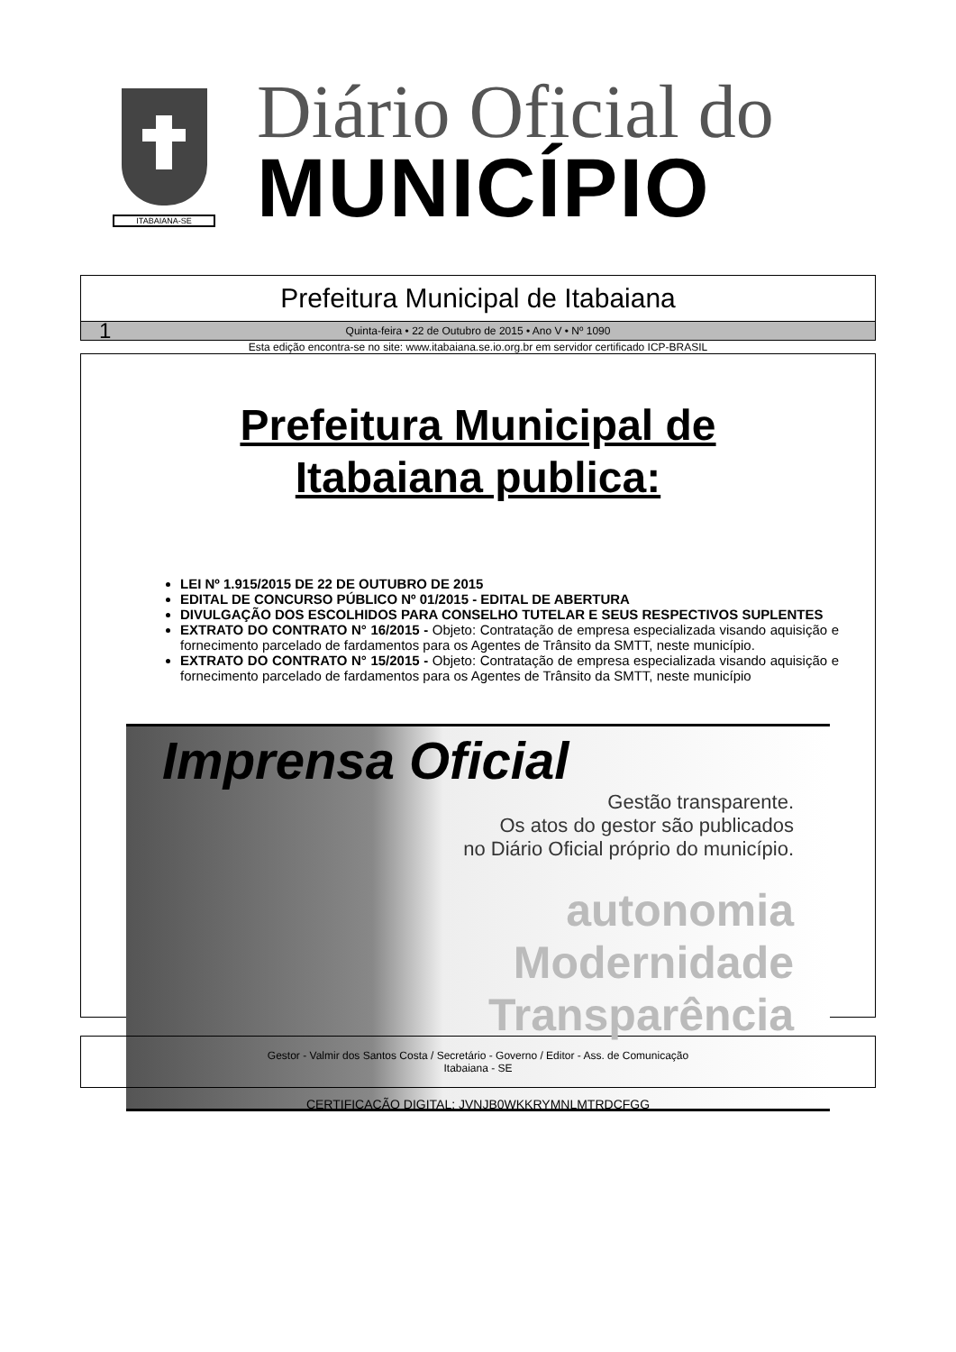ITABAIANA-SE
Diário Oficial do
MUNICÍPIO
Prefeitura Municipal de Itabaiana
1 Quinta-feira • 22 de Outubro de 2015 • Ano V • Nº 1090
Esta edição encontra-se no site: www.itabaiana.se.io.org.br em servidor certificado ICP-BRASIL
Prefeitura Municipal de
Itabaiana publica:
LEI Nº 1.915/2015 DE 22 DE OUTUBRO DE 2015
EDITAL DE CONCURSO PÚBLICO Nº 01/2015 - EDITAL DE ABERTURA
DIVULGAÇÃO DOS ESCOLHIDOS PARA CONSELHO TUTELAR E SEUS RESPECTIVOS SUPLENTES
EXTRATO DO CONTRATO N° 16/2015 - Objeto: Contratação de empresa especializada visando aquisição e fornecimento parcelado de fardamentos para os Agentes de Trânsito da SMTT, neste município.
EXTRATO DO CONTRATO N° 15/2015 - Objeto: Contratação de empresa especializada visando aquisição e fornecimento parcelado de fardamentos para os Agentes de Trânsito da SMTT, neste município
Imprensa Oficial
Gestão transparente.
Os atos do gestor são publicados
no Diário Oficial próprio do município.
autonomia
Modernidade
Transparência
Gestor - Valmir dos Santos Costa / Secretário - Governo / Editor - Ass. de Comunicação
Itabaiana - SE
CERTIFICAÇÃO DIGITAL: JVNJB0WKKRYMNLMTRDCFGG